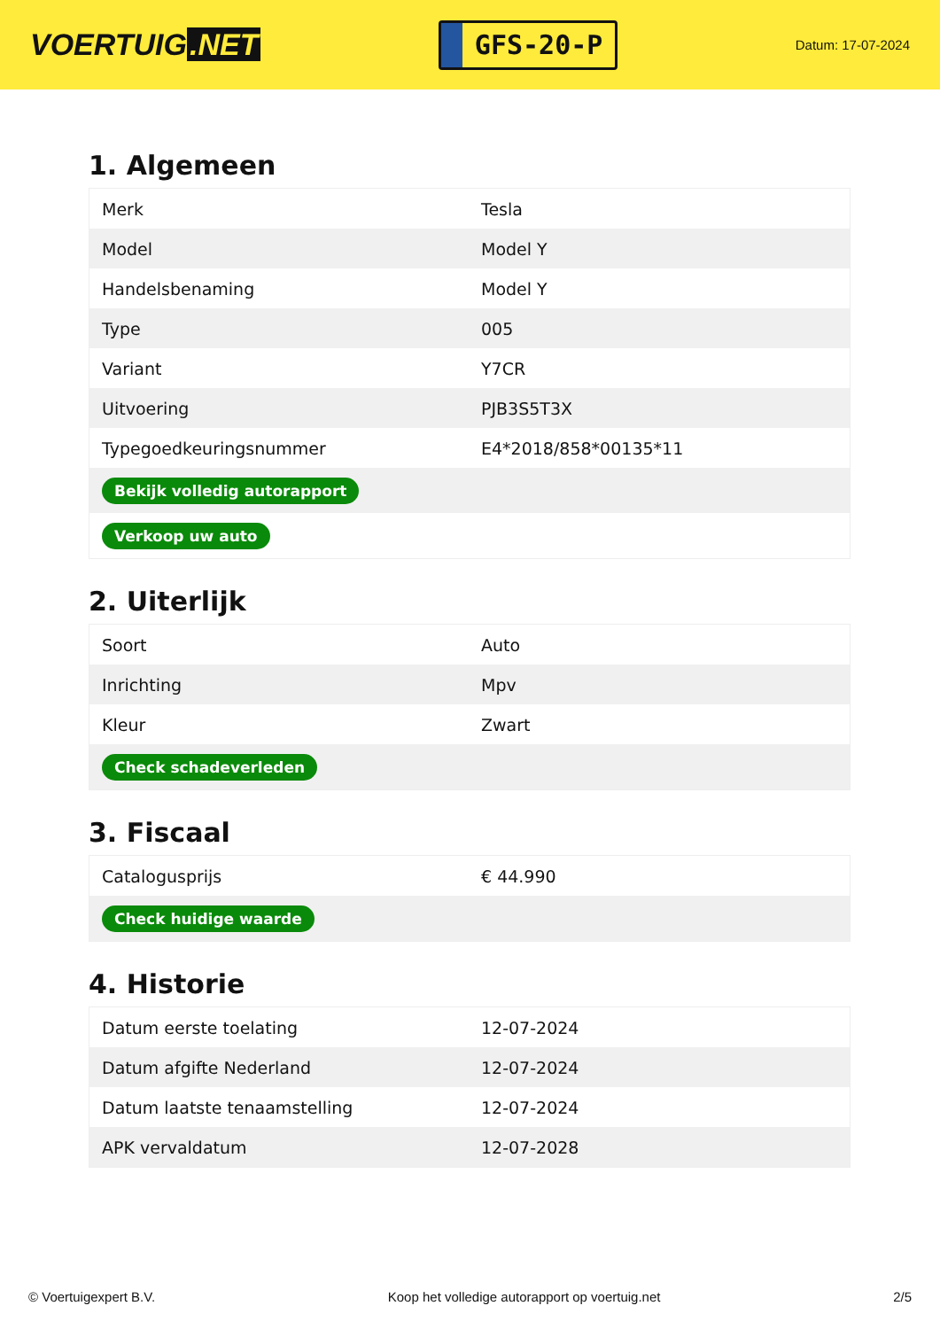VOERTUIG.NET
GFS-20-P
Datum: 17-07-2024
1. Algemeen
| Merk | Tesla |
| Model | Model Y |
| Handelsbenaming | Model Y |
| Type | 005 |
| Variant | Y7CR |
| Uitvoering | PJB3S5T3X |
| Typegoedkeuringsnummer | E4*2018/858*00135*11 |
| Bekijk volledig autorapport | |
| Verkoop uw auto | |
2. Uiterlijk
| Soort | Auto |
| Inrichting | Mpv |
| Kleur | Zwart |
| Check schadeverleden | |
3. Fiscaal
| Catalogusprijs | € 44.990 |
| Check huidige waarde | |
4. Historie
| Datum eerste toelating | 12-07-2024 |
| Datum afgifte Nederland | 12-07-2024 |
| Datum laatste tenaamstelling | 12-07-2024 |
| APK vervaldatum | 12-07-2028 |
© Voertuigexpert B.V. Koop het volledige autorapport op voertuig.net 2/5